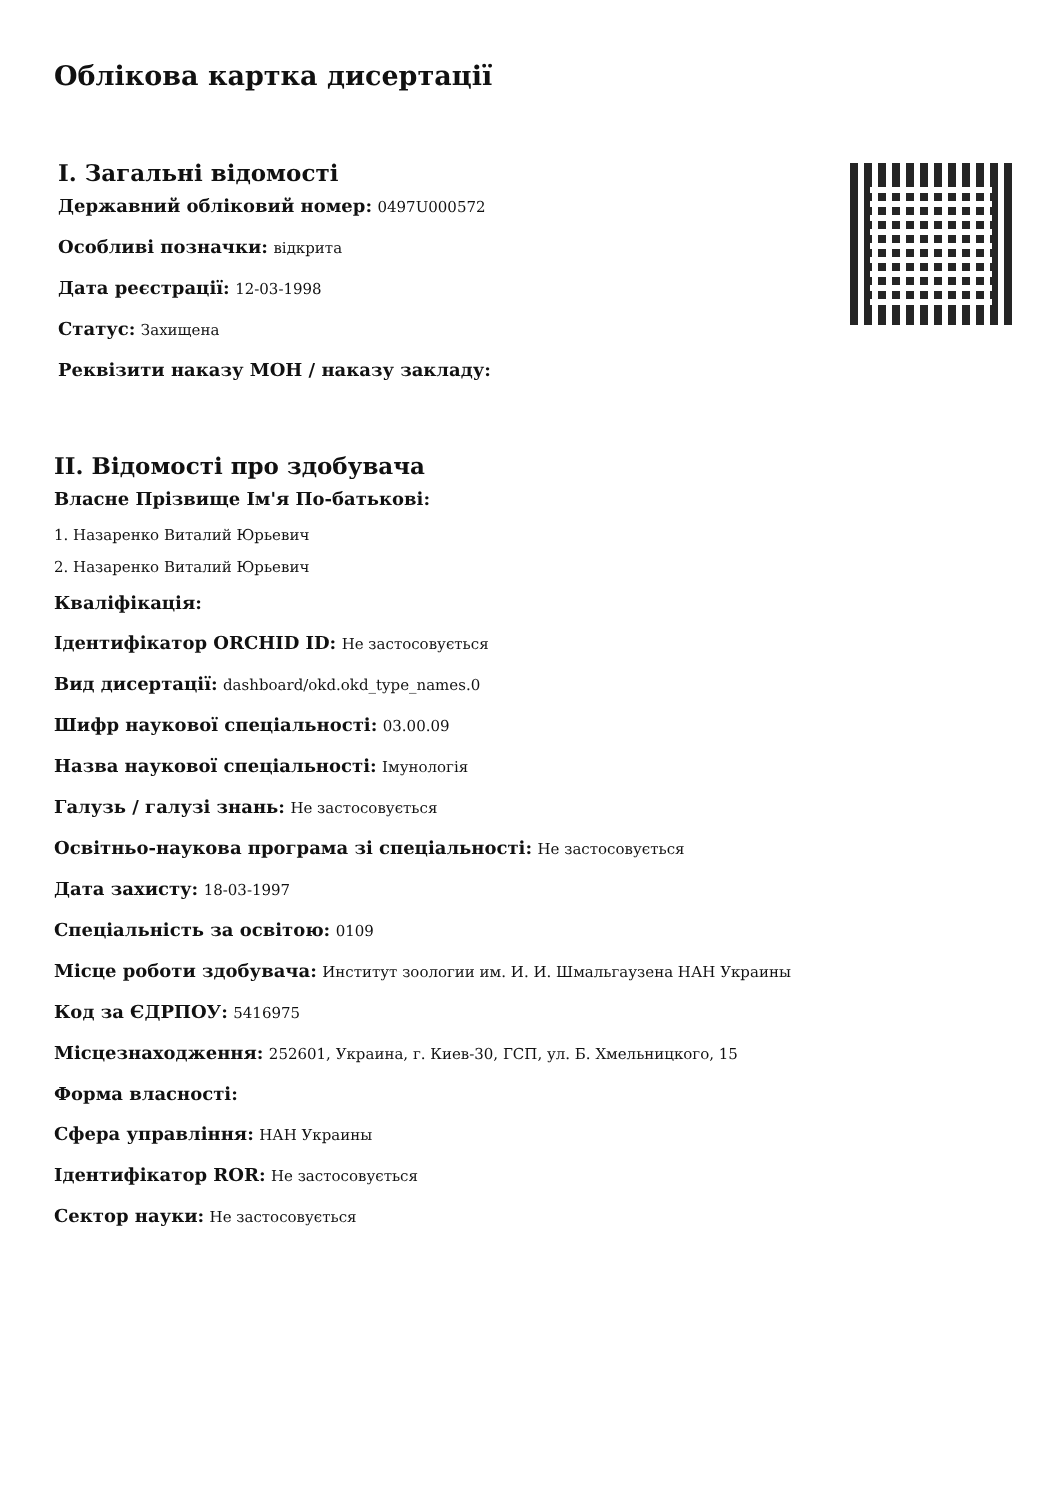Облікова картка дисертації
I. Загальні відомості
Державний обліковий номер: 0497U000572
Особливі позначки: відкрита
Дата реєстрації: 12-03-1998
Статус: Захищена
Реквізити наказу МОН / наказу закладу:
II. Відомості про здобувача
Власне Прізвище Ім'я По-батькові:
1. Назаренко Виталий Юрьевич
2. Назаренко Виталий Юрьевич
Кваліфікація:
Ідентифікатор ORCHID ID: Не застосовується
Вид дисертації: dashboard/okd.okd_type_names.0
Шифр наукової спеціальності: 03.00.09
Назва наукової спеціальності: Імунологія
Галузь / галузі знань: Не застосовується
Освітньо-наукова програма зі спеціальності: Не застосовується
Дата захисту: 18-03-1997
Спеціальність за освітою: 0109
Місце роботи здобувача: Институт зоологии им. И. И. Шмальгаузена НАН Украины
Код за ЄДРПОУ: 5416975
Місцезнаходження: 252601, Украина, г. Киев-30, ГСП, ул. Б. Хмельницкого, 15
Форма власності:
Сфера управління: НАН Украины
Ідентифікатор ROR: Не застосовується
Сектор науки: Не застосовується